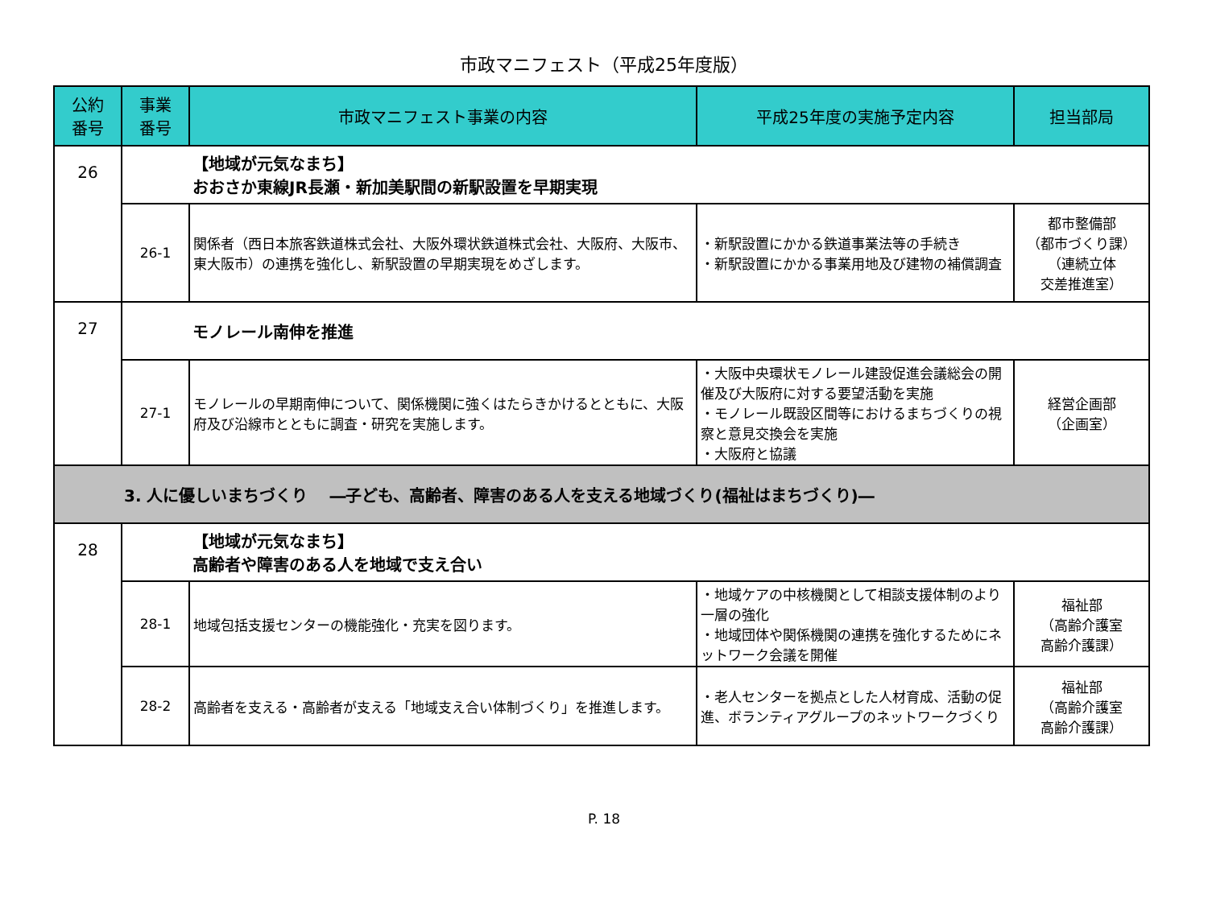市政マニフェスト（平成25年度版）
| 公約 番号 | 事業 番号 | 市政マニフェスト事業の内容 | 平成25年度の実施予定内容 | 担当部局 |
| --- | --- | --- | --- | --- |
| 26 | | 【地域が元気なまち】 おおさか東線JR長瀬・新加美駅間の新駅設置を早期実現 | | |
| | 26-1 | 関係者（西日本旅客鉄道株式会社、大阪外環状鉄道株式会社、大阪府、大阪市、東大阪市）の連携を強化し、新駅設置の早期実現をめざします。 | ・新駅設置にかかる鉄道事業法等の手続き ・新駅設置にかかる事業用地及び建物の補償調査 | 都市整備部 （都市づくり課） （連続立体 交差推進室） |
| 27 | | モノレール南伸を推進 | | |
| | 27-1 | モノレールの早期南伸について、関係機関に強くはたらきかけるとともに、大阪府及び沿線市とともに調査・研究を実施します。 | ・大阪中央環状モノレール建設促進会議総会の開催及び大阪府に対する要望活動を実施 ・モノレール既設区間等におけるまちづくりの視察と意見交換会を実施 ・大阪府と協議 | 経営企画部 （企画室） |
| 3. 人に優しいまちづくり ―子ども、高齢者、障害のある人を支える地域づくり(福祉はまちづくり)― | | | | |
| 28 | | 【地域が元気なまち】 高齢者や障害のある人を地域で支え合い | | |
| | 28-1 | 地域包括支援センターの機能強化・充実を図ります。 | ・地域ケアの中核機関として相談支援体制のより一層の強化 ・地域団体や関係機関の連携を強化するためにネットワーク会議を開催 | 福祉部 （高齢介護室 高齢介護課） |
| | 28-2 | 高齢者を支える・高齢者が支える「地域支え合い体制づくり」を推進します。 | ・老人センターを拠点とした人材育成、活動の促進、ボランティアグループのネットワークづくり | 福祉部 （高齢介護室 高齢介護課） |
P. 18